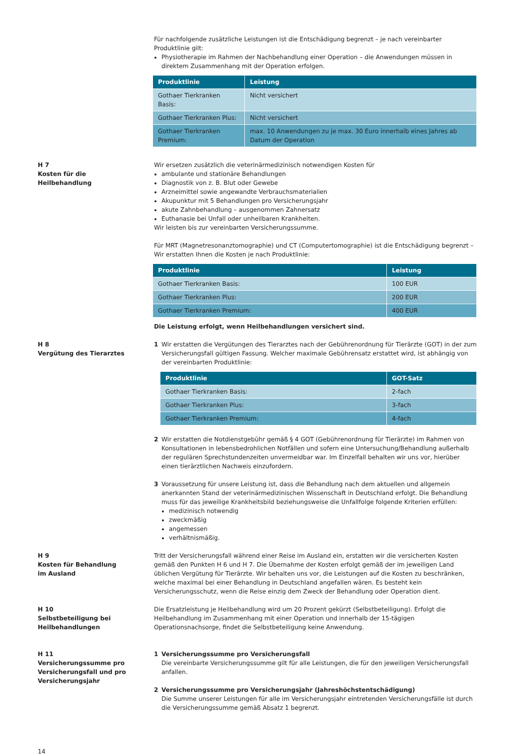Für nachfolgende zusätzliche Leistungen ist die Entschädigung begrenzt – je nach vereinbarter Produktlinie gilt:
Physiotherapie im Rahmen der Nachbehandlung einer Operation – die Anwendungen müssen in direktem Zusammenhang mit der Operation erfolgen.
| Produktlinie | Leistung |
| --- | --- |
| Gothaer Tierkranken Basis: | Nicht versichert |
| Gothaer Tierkranken Plus: | Nicht versichert |
| Gothaer Tierkranken Premium: | max. 10 Anwendungen zu je max. 30 Euro innerhalb eines Jahres ab Datum der Operation |
H 7
Kosten für die
Heilbehandlung
Wir ersetzen zusätzlich die veterinärmedizinisch notwendigen Kosten für
ambulante und stationäre Behandlungen
Diagnostik von z. B. Blut oder Gewebe
Arzneimittel sowie angewandte Verbrauchsmaterialien
Akupunktur mit 5 Behandlungen pro Versicherungsjahr
akute Zahnbehandlung – ausgenommen Zahnersatz
Euthanasie bei Unfall oder unheilbaren Krankheiten.
Wir leisten bis zur vereinbarten Versicherungssumme.
Für MRT (Magnetresonanztomographie) und CT (Computertomographie) ist die Entschädigung begrenzt – Wir erstatten Ihnen die Kosten je nach Produktlinie:
| Produktlinie | Leistung |
| --- | --- |
| Gothaer Tierkranken Basis: | 100 EUR |
| Gothaer Tierkranken Plus: | 200 EUR |
| Gothaer Tierkranken Premium: | 400 EUR |
Die Leistung erfolgt, wenn Heilbehandlungen versichert sind.
H 8
Vergütung des Tierarztes
1 Wir erstatten die Vergütungen des Tierarztes nach der Gebührenordnung für Tierärzte (GOT) in der zum Versicherungsfall gültigen Fassung. Welcher maximale Gebührensatz erstattet wird, ist abhängig von der vereinbarten Produktlinie:
| Produktlinie | GOT-Satz |
| --- | --- |
| Gothaer Tierkranken Basis: | 2-fach |
| Gothaer Tierkranken Plus: | 3-fach |
| Gothaer Tierkranken Premium: | 4-fach |
2 Wir erstatten die Notdienstgebühr gemäß § 4 GOT (Gebührenordnung für Tierärzte) im Rahmen von Konsultationen in lebensbedrohlichen Notfällen und sofern eine Untersuchung/Behandlung außerhalb der regulären Sprechstundenzeiten unvermeidbar war. Im Einzelfall behalten wir uns vor, hierüber einen tierärztlichen Nachweis einzufordern.
3 Voraussetzung für unsere Leistung ist, dass die Behandlung nach dem aktuellen und allgemein anerkannten Stand der veterinärmedizinischen Wissenschaft in Deutschland erfolgt. Die Behandlung muss für das jeweilige Krankheitsbild beziehungsweise die Unfallfolge folgende Kriterien erfüllen:
medizinisch notwendig
zweckmäßig
angemessen
verhältnismäßig.
H 9
Kosten für Behandlung
im Ausland
Tritt der Versicherungsfall während einer Reise im Ausland ein, erstatten wir die versicherten Kosten gemäß den Punkten H 6 und H 7. Die Übernahme der Kosten erfolgt gemäß der im jeweiligen Land üblichen Vergütung für Tierärzte. Wir behalten uns vor, die Leistungen auf die Kosten zu beschränken, welche maximal bei einer Behandlung in Deutschland angefallen wären. Es besteht kein Versicherungsschutz, wenn die Reise einzig dem Zweck der Behandlung oder Operation dient.
H 10
Selbstbeteiligung bei
Heilbehandlungen
Die Ersatzleistung je Heilbehandlung wird um 20 Prozent gekürzt (Selbstbeteiligung). Erfolgt die Heilbehandlung im Zusammenhang mit einer Operation und innerhalb der 15-tägigen Operationsnachsorge, findet die Selbstbeteiligung keine Anwendung.
H 11
Versicherungssumme pro
Versicherungsfall und pro
Versicherungsjahr
1 Versicherungssumme pro Versicherungsfall
Die vereinbarte Versicherungssumme gilt für alle Leistungen, die für den jeweiligen Versicherungsfall anfallen.
2 Versicherungssumme pro Versicherungsjahr (Jahreshöchstentschädigung)
Die Summe unserer Leistungen für alle im Versicherungsjahr eintretenden Versicherungsfälle ist durch die Versicherungssumme gemäß Absatz 1 begrenzt.
14